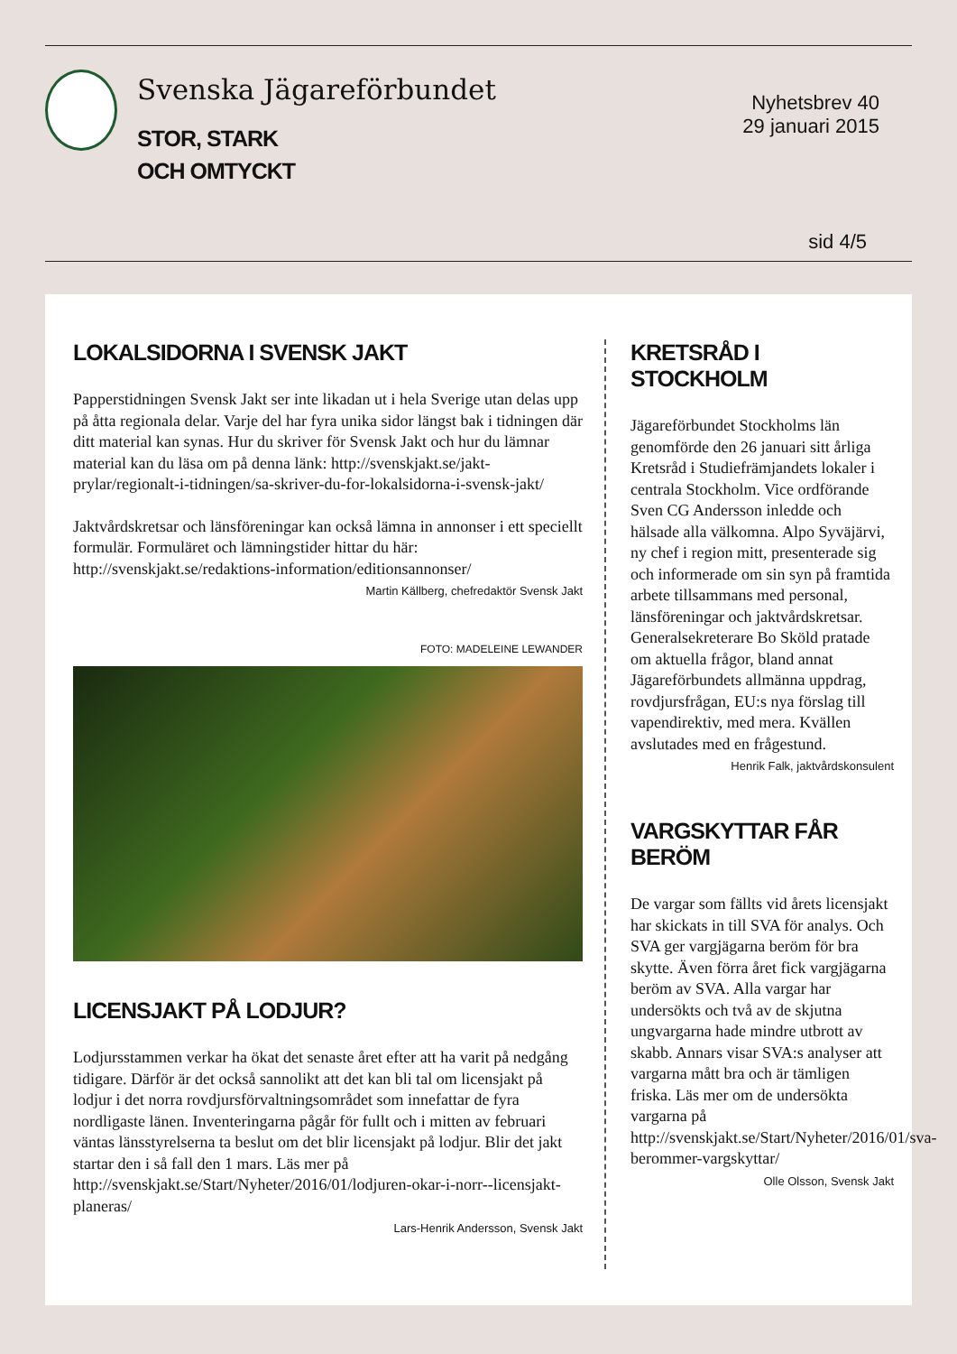Svenska Jägareförbundet
STOR, STARK
OCH OMTYCKT
Nyhetsbrev 40
29 januari 2015
sid 4/5
LOKALSIDORNA I SVENSK JAKT
Papperstidningen Svensk Jakt ser inte likadan ut i hela Sverige utan delas upp på åtta regionala delar. Varje del har fyra unika sidor längst bak i tidningen där ditt material kan synas. Hur du skriver för Svensk Jakt och hur du lämnar material kan du läsa om på denna länk: http://svenskjakt.se/jakt-prylar/regionalt-i-tidningen/sa-skriver-du-for-lokalsidorna-i-svensk-jakt/
Jaktvårdskretsar och länsföreningar kan också lämna in annonser i ett speciellt formulär. Formuläret och lämningstider hittar du här: http://svenskjakt.se/redaktions-information/editionsannonser/
Martin Källberg, chefredaktör Svensk Jakt
FOTO: MADELEINE LEWANDER
LICENSJAKT PÅ LODJUR?
Lodjursstammen verkar ha ökat det senaste året efter att ha varit på nedgång tidigare. Därför är det också sannolikt att det kan bli tal om licensjakt på lodjur i det norra rovdjursförvaltningsområdet som innefattar de fyra nordligaste länen. Inventeringarna pågår för fullt och i mitten av februari väntas länsstyrelserna ta beslut om det blir licensjakt på lodjur. Blir det jakt startar den i så fall den 1 mars. Läs mer på http://svenskjakt.se/Start/Nyheter/2016/01/lodjuren-okar-i-norr--licensjakt-planeras/
Lars-Henrik Andersson, Svensk Jakt
KRETSRÅD I STOCKHOLM
Jägareförbundet Stockholms län genomförde den 26 januari sitt årliga Kretsråd i Studiefrämjandets lokaler i centrala Stockholm. Vice ordförande Sven CG Andersson inledde och hälsade alla välkomna. Alpo Syväjärvi, ny chef i region mitt, presenterade sig och informerade om sin syn på framtida arbete tillsammans med personal, länsföreningar och jaktvårdskretsar. Generalsekreterare Bo Sköld pratade om aktuella frågor, bland annat Jägareförbundets allmänna uppdrag, rovdjursfrågan, EU:s nya förslag till vapendirektiv, med mera. Kvällen avslutades med en frågestund.
Henrik Falk, jaktvårdskonsulent
VARGSKYTTAR FÅR BERÖM
De vargar som fällts vid årets licensjakt har skickats in till SVA för analys. Och SVA ger vargjägarna beröm för bra skytte. Även förra året fick vargjägarna beröm av SVA. Alla vargar har undersökts och två av de skjutna ungvargarna hade mindre utbrott av skabb. Annars visar SVA:s analyser att vargarna mått bra och är tämligen friska. Läs mer om de undersökta vargarna på http://svenskjakt.se/Start/Nyheter/2016/01/sva-berommer-vargskyttar/
Olle Olsson, Svensk Jakt